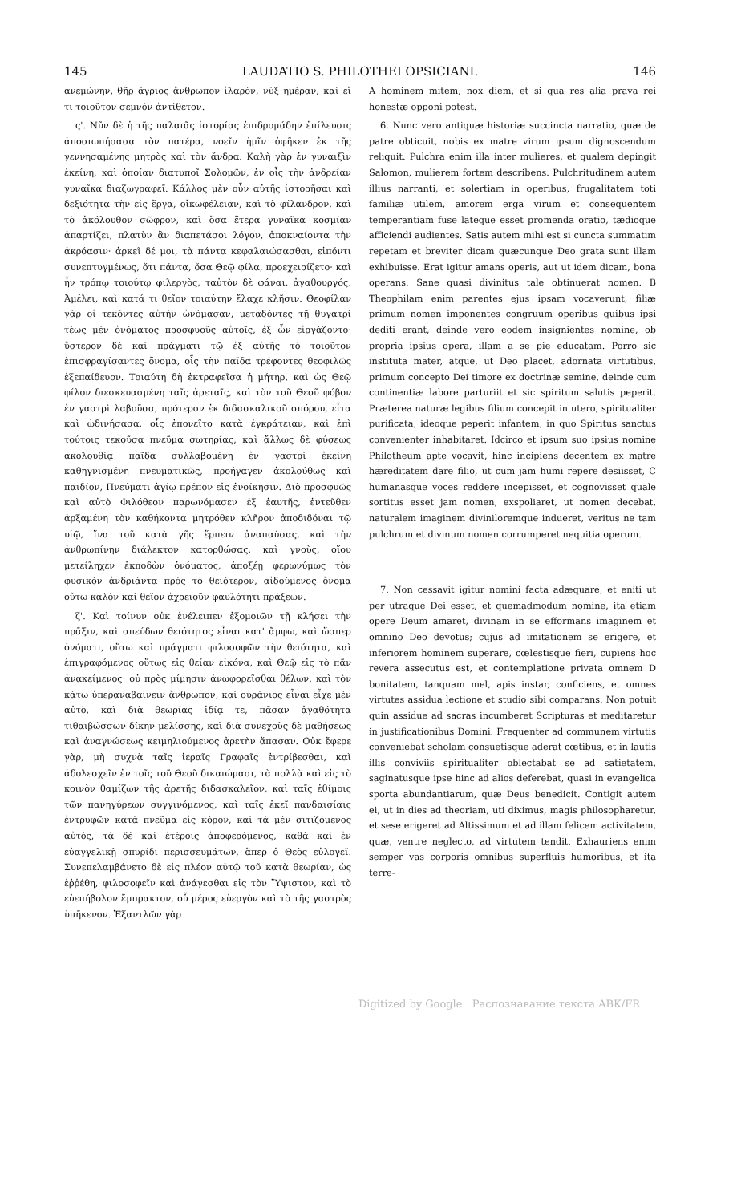145 LAUDATIO S. PHILOTHEI OPSICIANI. 146
ἀνεμώνην, θῆρ ἄγριος ἄνθρωπον ἱλαρὸν, νὺξ ἡμέραν, καὶ εἴ τι τοιοῦτον σεμνὸν ἀντίθετον.
ς'. Νῦν δὲ ἡ τῆς παλαιᾶς ἱστορίας ἐπιδρομάδην ἐπίλευσις ἀποσιωπήσασα τὸν πατέρα, νοεῖν ἡμῖν ὀφῆκεν ἐκ τῆς γεννησαμένης μητρὸς καὶ τὸν ἄνδρα. Καλὴ γὰρ ἐν γυναιξὶν ἐκείνη, καὶ ὁποίαν διατυποῖ Σολομῶν, ἐν οἷς τὴν ἀνδρείαν γυναῖκα διαζωγραφεῖ. Κάλλος μὲν οὖν αὐτῆς ἱστορῆσαι καὶ δεξιότητα τὴν εἰς ἔργα, οἰκωφέλειαν, καὶ τὸ φίλανδρον, καὶ τὸ ἀκόλουθον σῶφρον, καὶ ὅσα ἕτερα γυναῖκα κοσμίαν ἀπαρτίζει, πλατὺν ἂν διαπετάσοι λόγον, ἀποκναίοντα τὴν ἀκρόασιν· ἀρκεῖ δέ μοι, τὰ πάντα κεφαλαιώσασθαι, εἰπόντι συνεπτυγμένως, ὅτι πάντα, ὅσα Θεῷ φίλα, προεχειρίζετο· καὶ ἦν τρόπῳ τοιούτῳ φιλεργὸς, ταὐτὸν δὲ φάναι, ἀγαθουργός. Ἀμέλει, καὶ κατά τι θεῖον τοιαύτην ἔλαχε κλῆσιν. Θεοφίλαν γὰρ οἱ τεκόντες αὐτὴν ὠνόμασαν, μεταδόντες τῇ θυγατρὶ τέως μὲν ὀνόματος προσφυοῦς αὐτοῖς, ἐξ ὧν εἰργάζοντο· ὕστερον δὲ καὶ πράγματι τῷ ἐξ αὐτῆς τὸ τοιοῦτον ἐπισφραγίσαντες ὄνομα, οἷς τὴν παῖδα τρέφοντες θεοφιλῶς ἐξεπαίδευον. Τοιαύτη δὴ ἐκτραφεῖσα ἡ μήτηρ, καὶ ὡς Θεῷ φίλον διεσκευασμένη ταῖς ἀρεταῖς, καὶ τὸν τοῦ Θεοῦ φόβον ἐν γαστρὶ λαβοῦσα, πρότερον ἐκ διδασκαλικοῦ σπόρου, εἶτα καὶ ὠδινήσασα, οἷς ἐπονεῖτο κατὰ ἐγκράτειαν, καὶ ἐπὶ τούτοις τεκοῦσα πνεῦμα σωτηρίας, καὶ ἄλλως δὲ φύσεως ἀκολουθίᾳ παῖδα συλλαβομένη ἐν γαστρὶ ἐκείνη καθηγνισμένη πνευματικῶς, προήγαγεν ἀκολούθως καὶ παιδίον, Πνεύματι ἁγίῳ πρέπον εἰς ἐνοίκησιν. Διὸ προσφυῶς καὶ αὐτὸ Φιλόθεον παρωνόμασεν ἐξ ἑαυτῆς, ἐντεῦθεν ἀρξαμένη τὸν καθήκοντα μητρόθεν κλῆρον ἀποδιδόναι τῷ υἱῷ, ἵνα τοῦ κατὰ γῆς ἕρπειν ἀναπαύσας, καὶ τὴν ἀνθρωπίνην διάλεκτον κατορθώσας, καὶ γνοὺς, οἵου μετείληχεν ἐκποδὼν ὀνόματος, ἀποξέῃ φερωνύμως τὸν φυσικὸν ἀνδριάντα πρὸς τὸ θειότερον, αἰδούμενος ὄνομα οὕτω καλὸν καὶ θεῖον ἀχρειοῦν φαυλότητι πράξεων.
ζ'. Καὶ τοίνυν οὐκ ἐνέλειπεν ἐξομοιῶν τῇ κλήσει τὴν πρᾶξιν, καὶ σπεύδων θειότητος εἶναι κατ' ἄμφω, καὶ ὥσπερ ὀνόματι, οὕτω καὶ πράγματι φιλοσοφῶν τὴν θειότητα, καὶ ἐπιγραφόμενος οὕτως εἰς θείαν εἰκόνα, καὶ Θεῷ εἰς τὸ πᾶν ἀνακείμενος· οὐ πρὸς μίμησιν ἀνωφορεῖσθαι θέλων, καὶ τὸν κάτω ὑπεραναβαίνειν ἄνθρωπον, καὶ οὐράνιος εἶναι εἶχε μὲν αὐτὸ, καὶ διὰ θεωρίας ἰδίᾳ τε, πᾶσαν ἀγαθότητα τιθαιβώσσων δίκην μελίσσης, καὶ διὰ συνεχοῦς δὲ μαθήσεως καὶ ἀναγνώσεως κειμηλιούμενος ἀρετὴν ἅπασαν. Οὐκ ἔφερε γὰρ, μὴ συχνὰ ταῖς ἱεραῖς Γραφαῖς ἐντρίβεσθαι, καὶ ἀδολεσχεῖν ἐν τοῖς τοῦ Θεοῦ δικαιώμασι, τὰ πολλὰ καὶ εἰς τὸ κοινὸν θαμίζων τῆς ἀρετῆς διδασκαλεῖον, καὶ ταῖς ἐθίμοις τῶν πανηγύρεων συγγινόμενος, καὶ ταῖς ἐκεῖ πανδαισίαις ἐντρυφῶν κατὰ πνεῦμα εἰς κόρον, καὶ τὰ μὲν σιτιζόμενος αὐτὸς, τὰ δὲ καὶ ἑτέροις ἀποφερόμενος, καθὰ καὶ ἐν εὐαγγελικῇ σπυρίδι περισσευμάτων, ἅπερ ὁ Θεὸς εὐλογεῖ. Συνεπελαμβάνετο δὲ εἰς πλέον αὐτῷ τοῦ κατὰ θεωρίαν, ὡς ἐῤῥέθη, φιλοσοφεῖν καὶ ἀνάγεσθαι εἰς τὸν Ὕψιστον, καὶ τὸ εὐεπήβολον ἔμπρακτον, οὗ μέρος εὐεργὸν καὶ τὸ τῆς γαστρὸς ὑπῆκενον. Ἐξαντλῶν γὰρ
A hominem mitem, nox diem, et si qua res alia prava rei honestæ opponi potest.
6. Nunc vero antiquæ historiæ succincta narratio, quæ de patre obticuit, nobis ex matre virum ipsum dignoscendum reliquit. Pulchra enim illa inter mulieres, et qualem depingit Salomon, mulierem fortem describens. Pulchritudinem autem illius narranti, et solertiam in operibus, frugalitatem toti familiæ utilem, amorem erga virum et consequentem temperantiam fuse lateque esset promenda oratio, tædioque afficiendi audientes. Satis autem mihi est si cuncta summatim repetam et breviter dicam quæcunque Deo grata sunt illam exhibuisse. Erat igitur amans operis, aut ut idem dicam, bona operans. Sane quasi divinitus tale obtinuerat nomen. B Theophilam enim parentes ejus ipsam vocaverunt, filiæ primum nomen imponentes congruum operibus quibus ipsi dediti erant, deinde vero eodem insignientes nomine, ob propria ipsius opera, illam a se pie educatam. Porro sic instituta mater, atque, ut Deo placet, adornata virtutibus, primum concepto Dei timore ex doctrinæ semine, deinde cum continentiæ labore parturiit et sic spiritum salutis peperit. Præterea naturæ legibus filium concepit in utero, spiritualiter purificata, ideoque peperit infantem, in quo Spiritus sanctus convenienter inhabitaret. Idcirco et ipsum suo ipsius nomine Philotheum apte vocavit, hinc incipiens decentem ex matre hæreditatem dare filio, ut cum jam humi repere desiisset, C humanasque voces reddere incepisset, et cognovisset quale sortitus esset jam nomen, exspoliaret, ut nomen decebat, naturalem imaginem diviniloremque indueret, veritus ne tam pulchrum et divinum nomen corrumperet nequitia operum.
7. Non cessavit igitur nomini facta adæquare, et eniti ut per utraque Dei esset, et quemadmodum nomine, ita etiam opere Deum amaret, divinam in se efformans imaginem et omnino Deo devotus; cujus ad imitationem se erigere, et inferiorem hominem superare, cœlestisque fieri, cupiens hoc revera assecutus est, et contemplatione privata omnem D bonitatem, tanquam mel, apis instar, conficiens, et omnes virtutes assidua lectione et studio sibi comparans. Non potuit quin assidue ad sacras incumberet Scripturas et meditaretur in justificationibus Domini. Frequenter ad communem virtutis conveniebat scholam consuetisque aderat cœtibus, et in lautis illis conviviis spiritualiter oblectabat se ad satietatem, saginatusque ipse hinc ad alios deferebat, quasi in evangelica sporta abundantiarum, quæ Deus benedicit. Contigit autem ei, ut in dies ad theoriam, uti diximus, magis philosopharetur, et sese erigeret ad Altissimum et ad illam felicem activitatem, quæ, ventre neglecto, ad virtutem tendit. Exhauriens enim semper vas corporis omnibus superfluis humoribus, et ita terre-
Digitized by Google Распознавание текста ABK/FR